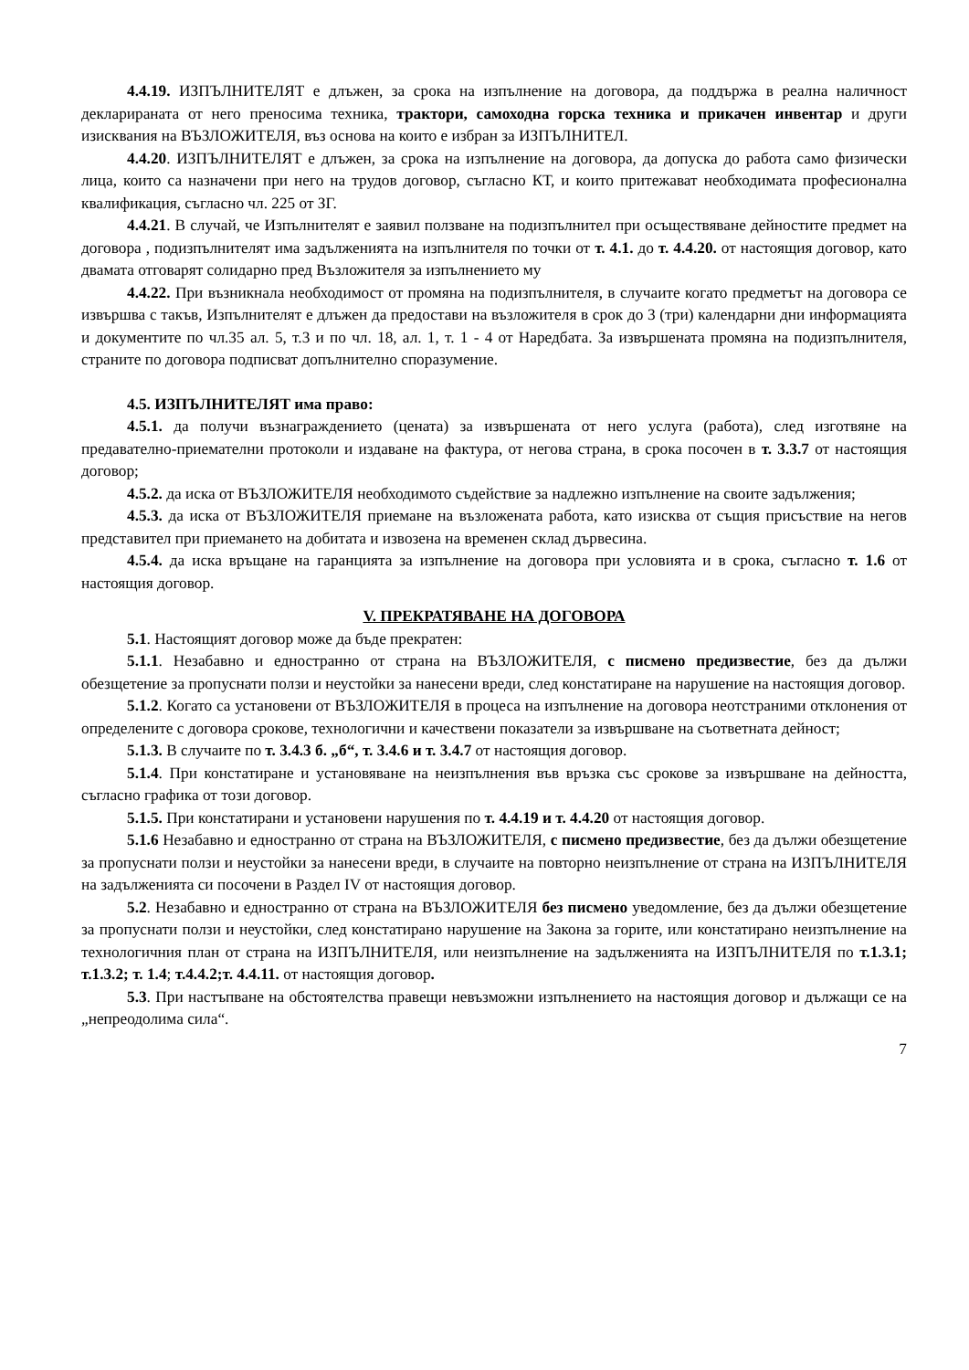4.4.19. ИЗПЪЛНИТЕЛЯТ е длъжен, за срока на изпълнение на договора, да поддържа в реална наличност декларираната от него преносима техника, трактори, самоходна горска техника и прикачен инвентар и други изисквания на ВЪЗЛОЖИТЕЛЯ, въз основа на които е избран за ИЗПЪЛНИТЕЛ.
4.4.20. ИЗПЪЛНИТЕЛЯТ е длъжен, за срока на изпълнение на договора, да допуска до работа само физически лица, които са назначени при него на трудов договор, съгласно КТ, и които притежават необходимата професионална квалификация, съгласно чл. 225 от ЗГ.
4.4.21. В случай, че Изпълнителят е заявил ползване на подизпълнител при осъществяване дейностите предмет на договора , подизпълнителят има задълженията на изпълнителя по точки от т. 4.1. до т. 4.4.20. от настоящия договор, като двамата отговарят солидарно пред Възложителя за изпълнението му
4.4.22. При възникнала необходимост от промяна на подизпълнителя, в случаите когато предметът на договора се извършва с такъв, Изпълнителят е длъжен да предостави на възложителя в срок до 3 (три) календарни дни информацията и документите по чл.35 ал. 5, т.3 и по чл. 18, ал. 1, т. 1 - 4 от Наредбата. За извършената промяна на подизпълнителя, страните по договора подписват допълнително споразумение.
4.5. ИЗПЪЛНИТЕЛЯТ има право:
4.5.1. да получи възнаграждението (цената) за извършената от него услуга (работа), след изготвяне на предавателно-приемателни протоколи и издаване на фактура, от негова страна, в срока посочен в т. 3.3.7 от настоящия договор;
4.5.2. да иска от ВЪЗЛОЖИТЕЛЯ необходимото съдействие за надлежно изпълнение на своите задължения;
4.5.3. да иска от ВЪЗЛОЖИТЕЛЯ приемане на възложената работа, като изисква от същия присъствие на негов представител при приемането на добитата и извозена на временен склад дървесина.
4.5.4. да иска връщане на гаранцията за изпълнение на договора при условията и в срока, съгласно т. 1.6 от настоящия договор.
V. ПРЕКРАТЯВАНЕ НА ДОГОВОРА
5.1. Настоящият договор може да бъде прекратен:
5.1.1. Незабавно и едностранно от страна на ВЪЗЛОЖИТЕЛЯ, с писмено предизвестие, без да дължи обезщетение за пропуснати ползи и неустойки за нанесени вреди, след констатиране на нарушение на настоящия договор.
5.1.2. Когато са установени от ВЪЗЛОЖИТЕЛЯ в процеса на изпълнение на договора неотстраними отклонения от определените с договора срокове, технологични и качествени показатели за извършване на съответната дейност;
5.1.3. В случаите по т. 3.4.3 б. „б“, т. 3.4.6 и т. 3.4.7 от настоящия договор.
5.1.4. При констатиране и установяване на неизпълнения във връзка със срокове за извършване на дейността, съгласно графика от този договор.
5.1.5. При констатирани и установени нарушения по т. 4.4.19 и т. 4.4.20 от настоящия договор.
5.1.6 Незабавно и едностранно от страна на ВЪЗЛОЖИТЕЛЯ, с писмено предизвестие, без да дължи обезщетение за пропуснати ползи и неустойки за нанесени вреди, в случаите на повторно неизпълнение от страна на ИЗПЪЛНИТЕЛЯ на задълженията си посочени в Раздел IV от настоящия договор.
5.2. Незабавно и едностранно от страна на ВЪЗЛОЖИТЕЛЯ без писмено уведомление, без да дължи обезщетение за пропуснати ползи и неустойки, след констатирано нарушение на Закона за горите, или констатирано неизпълнение на технологичния план от страна на ИЗПЪЛНИТЕЛЯ, или неизпълнение на задълженията на ИЗПЪЛНИТЕЛЯ по т.1.3.1; т.1.3.2; т. 1.4; т.4.4.2;т. 4.4.11. от настоящия договор.
5.3. При настъпване на обстоятелства правещи невъзможни изпълнението на настоящия договор и дължащи се на „непреодолима сила“.
7